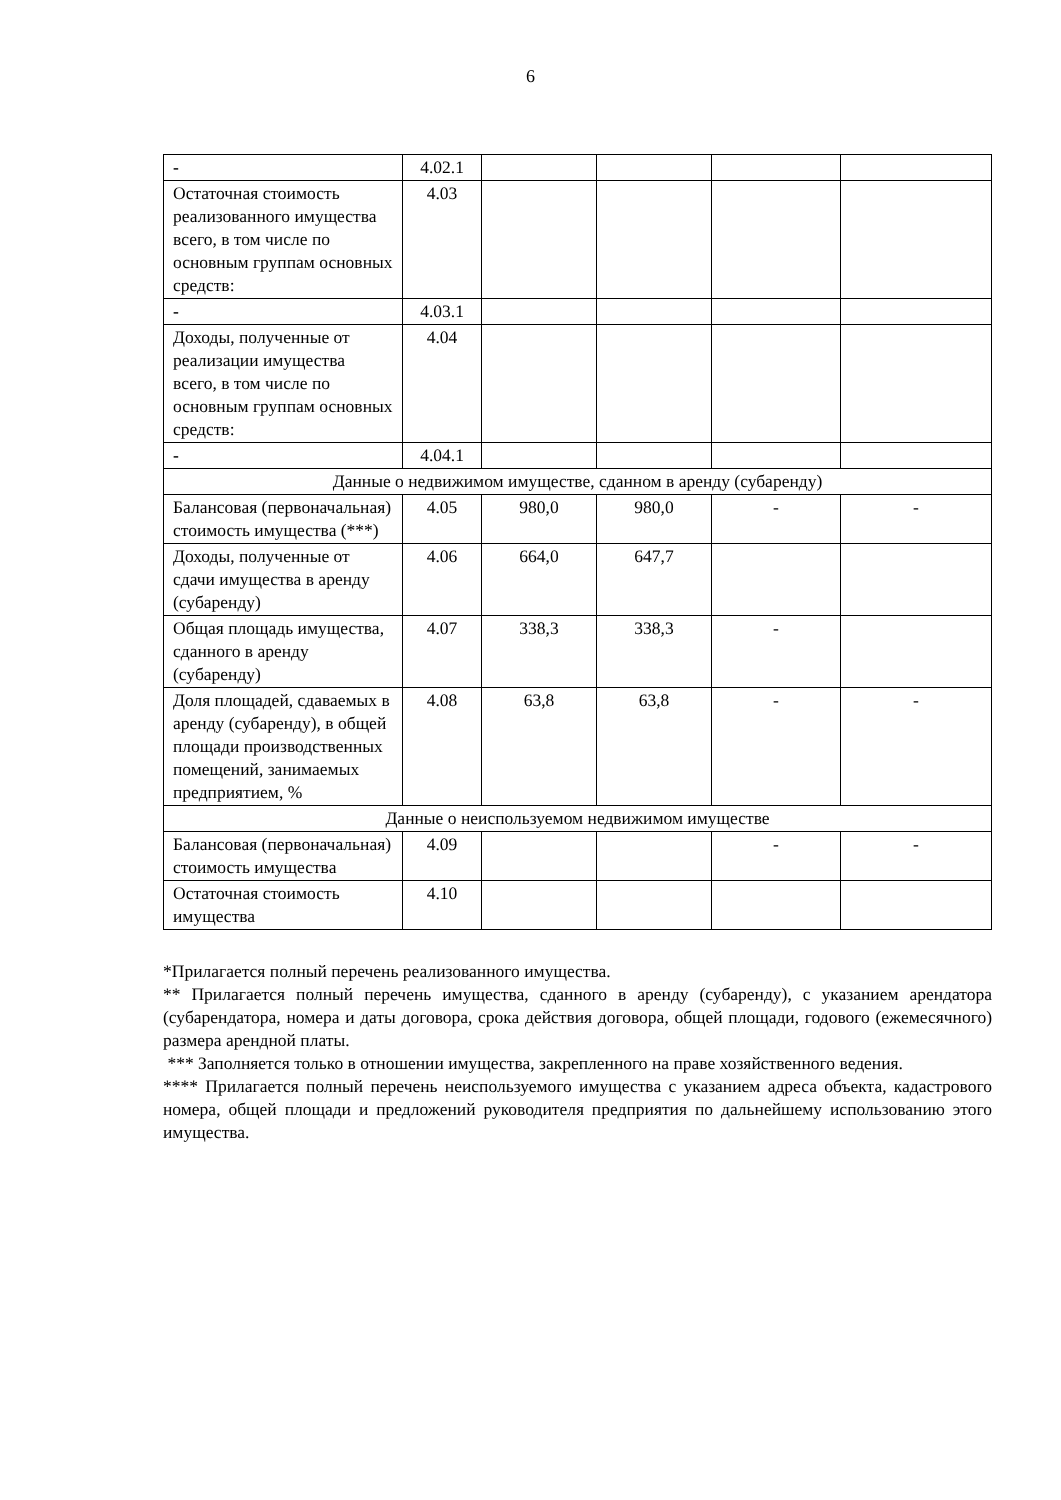6
| - | 4.02.1 | | | | |
| Остаточная стоимость реализованного имущества всего, в том числе по основным группам основных средств: | 4.03 | | | | |
| - | 4.03.1 | | | | |
| Доходы, полученные от реализации имущества всего, в том числе по основным группам основных средств: | 4.04 | | | | |
| - | 4.04.1 | | | | |
| Данные о недвижимом имуществе, сданном в аренду (субаренду) | | | | | |
| Балансовая (первоначальная) стоимость имущества (***) | 4.05 | 980,0 | 980,0 | - | - |
| Доходы, полученные от сдачи имущества в аренду (субаренду) | 4.06 | 664,0 | 647,7 | | |
| Общая площадь имущества, сданного в аренду (субаренду) | 4.07 | 338,3 | 338,3 | - | |
| Доля площадей, сдаваемых в аренду (субаренду), в общей площади производственных помещений, занимаемых предприятием, % | 4.08 | 63,8 | 63,8 | - | - |
| Данные о неиспользуемом недвижимом имуществе | | | | | |
| Балансовая (первоначальная) стоимость имущества | 4.09 | | | - | - |
| Остаточная стоимость имущества | 4.10 | | | | |
*Прилагается полный перечень реализованного имущества.
** Прилагается полный перечень имущества, сданного в аренду (субаренду), с указанием арендатора (субарендатора, номера и даты договора, срока действия договора, общей площади, годового (ежемесячного) размера арендной платы.
*** Заполняется только в отношении имущества, закрепленного на праве хозяйственного ведения.
**** Прилагается полный перечень неиспользуемого имущества с указанием адреса объекта, кадастрового номера, общей площади и предложений руководителя предприятия по дальнейшему использованию этого имущества.